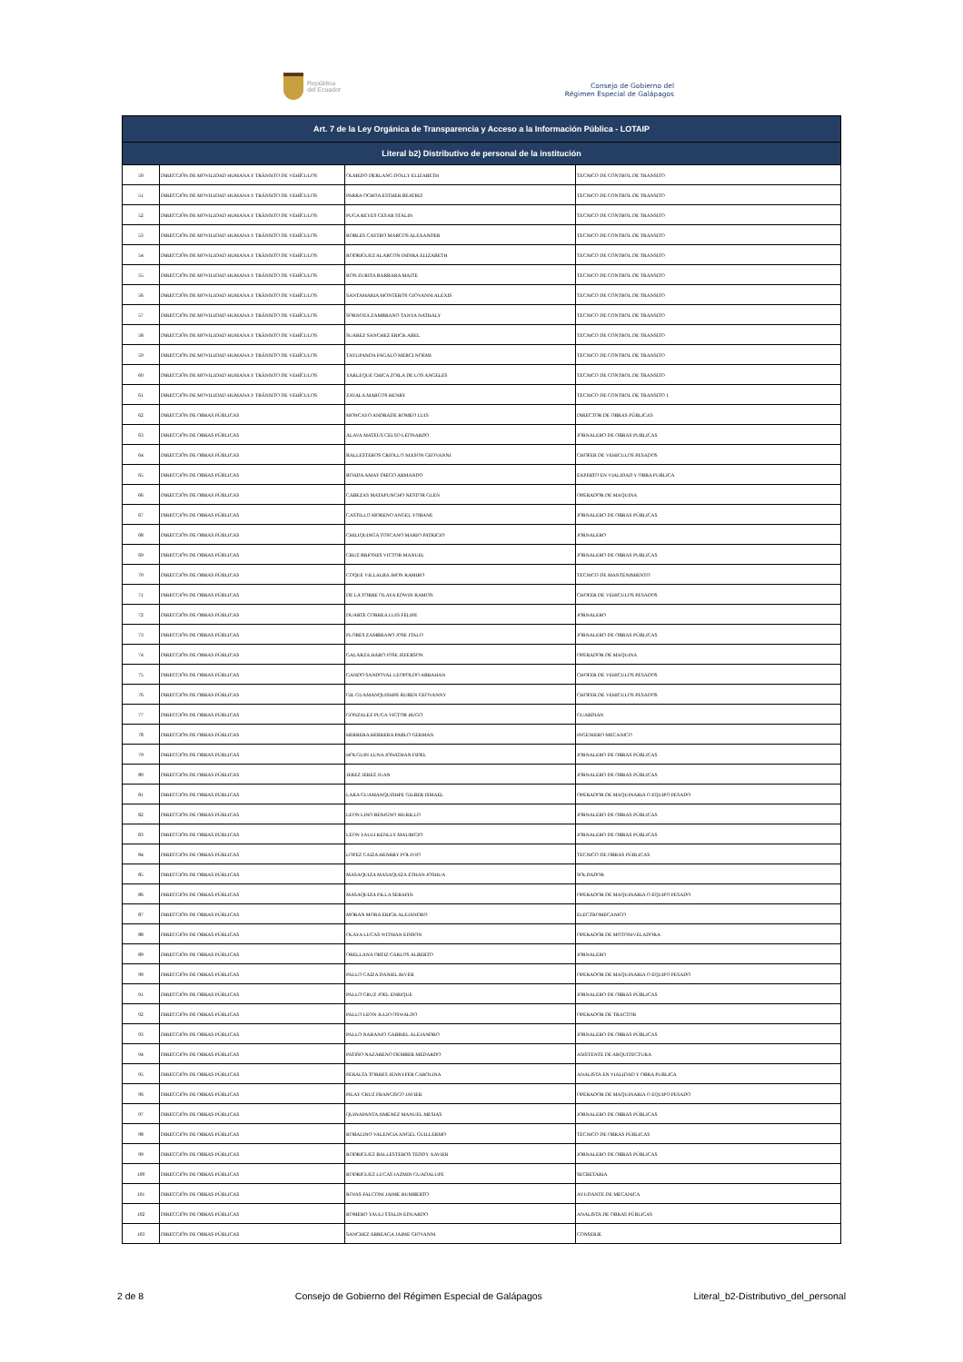República
del Ecuador
Consejo de Gobierno del
Régimen Especial de Galápagos
| Art. 7 de la Ley Orgánica de Transparencia y Acceso a la Información Pública - LOTAIP | | | |
| --- | --- | --- | --- |
| Literal b2) Distributivo de personal de la institución | | | |
| 50 | DIRECCIÓN DE MOVILIDAD HUMANA Y TRÁNSITO DE VEHÍCULOS | OLMEDO DERLANG DOLLY ELIZABETH | TECNICO DE CONTROL DE TRANSITO |
| 51 | DIRECCIÓN DE MOVILIDAD HUMANA Y TRÁNSITO DE VEHÍCULOS | PARRA OCHOA ESTHER BEATRIZ | TECNICO DE CONTROL DE TRANSITO |
| 52 | DIRECCIÓN DE MOVILIDAD HUMANA Y TRÁNSITO DE VEHÍCULOS | PUGA REYES CESAR STALIN | TECNICO DE CONTROL DE TRANSITO |
| 53 | DIRECCIÓN DE MOVILIDAD HUMANA Y TRÁNSITO DE VEHÍCULOS | ROBLES CASTRO MARCOS ALEXANDER | TECNICO DE CONTROL DE TRANSITO |
| 54 | DIRECCIÓN DE MOVILIDAD HUMANA Y TRÁNSITO DE VEHÍCULOS | RODRIGUEZ ALARCON INDIRA ELIZABETH | TECNICO DE CONTROL DE TRANSITO |
| 55 | DIRECCIÓN DE MOVILIDAD HUMANA Y TRÁNSITO DE VEHÍCULOS | RON ZURITA BARBARA MAITE | TECNICO DE CONTROL DE TRANSITO |
| 56 | DIRECCIÓN DE MOVILIDAD HUMANA Y TRÁNSITO DE VEHÍCULOS | SANTAMARIA MONTEROS GIOVANNI ALEXIS | TECNICO DE CONTROL DE TRANSITO |
| 57 | DIRECCIÓN DE MOVILIDAD HUMANA Y TRÁNSITO DE VEHÍCULOS | SORNOZA ZAMBRANO TANYA NATHALY | TECNICO DE CONTROL DE TRANSITO |
| 58 | DIRECCIÓN DE MOVILIDAD HUMANA Y TRÁNSITO DE VEHÍCULOS | SUAREZ SANCHEZ ERICK ABEL | TECNICO DE CONTROL DE TRANSITO |
| 59 | DIRECCIÓN DE MOVILIDAD HUMANA Y TRÁNSITO DE VEHÍCULOS | TAYUPANDA PAGALO MERCI NOEMI | TECNICO DE CONTROL DE TRANSITO |
| 60 | DIRECCIÓN DE MOVILIDAD HUMANA Y TRÁNSITO DE VEHÍCULOS | YARLEQUE CHICA ZOILA DE LOS ANGELES | TECNICO DE CONTROL DE TRANSITO |
| 61 | DIRECCIÓN DE MOVILIDAD HUMANA Y TRÁNSITO DE VEHÍCULOS | ZAVALA MARCOS HENRY | TECNICO DE CONTROL DE TRANSITO 1 |
| 62 | DIRECCIÓN DE OBRAS PÚBLICAS | MONCAYO ANDRADE ROMEO LUIS | DIRECTOR DE OBRAS PÚBLICAS |
| 63 | DIRECCIÓN DE OBRAS PÚBLICAS | ALAVA MATEUS CELSO LEONARDO | JORNALERO DE OBRAS PUBLICAS |
| 64 | DIRECCIÓN DE OBRAS PÚBLICAS | BALLESTEROS CRIOLLO NIXSON GEOVANNI | CHOFER DE VEHICULOS PESADOS |
| 65 | DIRECCIÓN DE OBRAS PÚBLICAS | BOADA AMAY DIEGO ARMANDO | EXPERTO EN VIALIDAD Y OBRA PUBLICA |
| 66 | DIRECCIÓN DE OBRAS PÚBLICAS | CABEZAS MATAPUNCHO NESTOR GLEN | OPERADOR DE MAQUINA |
| 67 | DIRECCIÓN DE OBRAS PÚBLICAS | CASTILLO MORENO ANGEL YOBANE | JORNALERO DE OBRAS PÚBLICAS |
| 68 | DIRECCIÓN DE OBRAS PÚBLICAS | CHILIQUINGA TOSCANO MARIO PATRICIO | JORNALERO |
| 69 | DIRECCIÓN DE OBRAS PÚBLICAS | CRUZ BRIONES VICTOR MANUEL | JORNALERO DE OBRAS PUBLICAS |
| 70 | DIRECCIÓN DE OBRAS PÚBLICAS | COQUE VILLALBA JHON RAMIRO | TECNICO DE MANTENIMIENTO |
| 71 | DIRECCIÓN DE OBRAS PÚBLICAS | DE LA TORRE OLAYA EDWIN RAMON | CHOFER DE VEHICULOS PESADOS |
| 72 | DIRECCIÓN DE OBRAS PÚBLICAS | DUARTE CORREA LUIS FELIPE | JORNALERO |
| 73 | DIRECCIÓN DE OBRAS PÚBLICAS | FLORES ZAMBRANO JOSE ITALO | JORNALERO DE OBRAS PÚBLICAS |
| 74 | DIRECCIÓN DE OBRAS PÚBLICAS | GALARZA HARO JOSE JEFERSON | OPERADOR DE MAQUINA |
| 75 | DIRECCIÓN DE OBRAS PÚBLICAS | GANDO SANDOVAL LEOPOLDO ABRAHAN | CHOFER DE VEHICULOS PESADOS |
| 76 | DIRECCIÓN DE OBRAS PÚBLICAS | GIL GUAMANQUISHPE RUBEN GEOVANNY | CHOFER DE VEHICULOS PESADOS |
| 77 | DIRECCIÓN DE OBRAS PÚBLICAS | GONZALEZ PUGA VICTOR HUGO | GUARDIAN |
| 78 | DIRECCIÓN DE OBRAS PÚBLICAS | HERRERA HERRERA PABLO GERMAN | INGENIERO MECANICO |
| 79 | DIRECCIÓN DE OBRAS PÚBLICAS | HOLGUIN LUNA JONATHAN FIDEL | JORNALERO DE OBRAS PÚBLICAS |
| 80 | DIRECCIÓN DE OBRAS PÚBLICAS | JEREZ JEREZ JUAN | JORNALERO DE OBRAS PÚBLICAS |
| 81 | DIRECCIÓN DE OBRAS PÚBLICAS | LARA GUAMANQUISHPE GILBER ISMAEL | OPERADOR DE MAQUINARIA O EQUIPO PESADO |
| 82 | DIRECCIÓN DE OBRAS PÚBLICAS | LEON LINO BENIGNO MURILLO | JORNALERO DE OBRAS PÚBLICAS |
| 83 | DIRECCIÓN DE OBRAS PÚBLICAS | LEON YAULI KENLLY MAURICIO | JORNALERO DE OBRAS PÚBLICAS |
| 84 | DIRECCIÓN DE OBRAS PÚBLICAS | LOPEZ CAIZA HENRRY POLIVIO | TECNICO DE OBRAS PÚBLICAS |
| 85 | DIRECCIÓN DE OBRAS PÚBLICAS | MASAQUIZA MASAQUIZA ETHAN JOSHUA | SOLDADOR |
| 86 | DIRECCIÓN DE OBRAS PÚBLICAS | MASAQUIZA PILLA SERAFIN | OPERADOR DE MAQUINARIA O EQUIPO PESADO |
| 87 | DIRECCIÓN DE OBRAS PÚBLICAS | MORAN MORA ERICK ALEJANDRO | ELECTROMECANICO |
| 88 | DIRECCIÓN DE OBRAS PÚBLICAS | OLAYA LUCAS WITMAN EDISON | OPERADOR DE MOTONIVELADORA |
| 89 | DIRECCIÓN DE OBRAS PÚBLICAS | ORELLANA ORTIZ CARLOS ALBERTO | JORNALERO |
| 90 | DIRECCIÓN DE OBRAS PÚBLICAS | PALLO CAIZA DANIEL RIVER | OPERADOR DE MAQUINARIA O EQUIPO PESADO |
| 91 | DIRECCIÓN DE OBRAS PÚBLICAS | PALLO CRUZ JOEL ENRIQUE | JORNALERO DE OBRAS PÚBLICAS |
| 92 | DIRECCIÓN DE OBRAS PÚBLICAS | PALLO LEON JULIO OSWALDO | OPERADOR DE TRACTOR |
| 93 | DIRECCIÓN DE OBRAS PÚBLICAS | PALLO NARANJO GABRIEL ALEJANDRO | JORNALERO DE OBRAS PÚBLICAS |
| 94 | DIRECCIÓN DE OBRAS PÚBLICAS | PATIÑO NAZARENO DEMBER MEDARDO | ASISTENTE DE ARQUITECTURA |
| 95 | DIRECCIÓN DE OBRAS PÚBLICAS | PERALTA TORRES JENNYFER CAROLINA | ANALISTA EN VIALIDAD Y OBRA PUBLICA |
| 96 | DIRECCIÓN DE OBRAS PÚBLICAS | PILAY CRUZ FRANCISCO JAVIER | OPERADOR DE MAQUINARIA O EQUIPO PESADO |
| 97 | DIRECCIÓN DE OBRAS PÚBLICAS | QUINAPANTA JIMENEZ MANUEL MESIAS | JORNALERO DE OBRAS PÚBLICAS |
| 98 | DIRECCIÓN DE OBRAS PÚBLICAS | ROBALINO VALENCIA ANGEL GUILLERMO | TECNICO DE OBRAS PÚBLICAS |
| 99 | DIRECCIÓN DE OBRAS PÚBLICAS | RODRIGUEZ BALLESTEROS TEDDY XAVIER | JORNALERO DE OBRAS PÚBLICAS |
| 100 | DIRECCIÓN DE OBRAS PÚBLICAS | RODRIGUEZ LUCAS JAZMIN GUADALUPE | SECRETARIA |
| 101 | DIRECCIÓN DE OBRAS PÚBLICAS | ROJAS FALCONI JAIME HUMBERTO | AYUDANTE DE MECANICA |
| 102 | DIRECCIÓN DE OBRAS PÚBLICAS | ROMERO YAULI STALIN EDUARDO | ANALISTA DE OBRAS PÚBLICAS |
| 103 | DIRECCIÓN DE OBRAS PÚBLICAS | SANCHEZ ARREAGA JAIME GIOVANNI | CONSERJE |
2 de 8 Consejo de Gobierno del Régimen Especial de Galápagos Literal_b2-Distributivo_del_personal